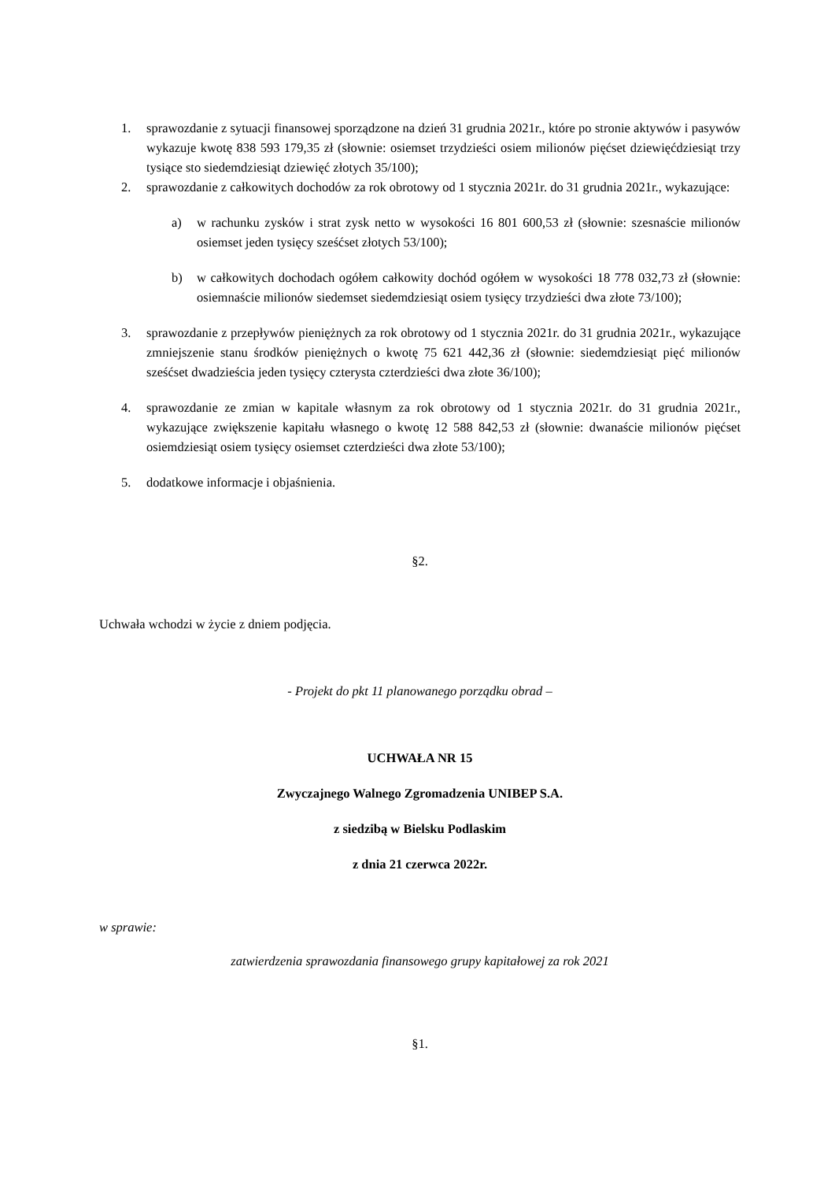1. sprawozdanie z sytuacji finansowej sporządzone na dzień 31 grudnia 2021r., które po stronie aktywów i pasywów wykazuje kwotę 838 593 179,35 zł (słownie: osiemset trzydzieści osiem milionów pięćset dziewięćdziesiąt trzy tysiące sto siedemdziesiąt dziewięć złotych 35/100);
2. sprawozdanie z całkowitych dochodów za rok obrotowy od 1 stycznia 2021r. do 31 grudnia 2021r., wykazujące:
a) w rachunku zysków i strat zysk netto w wysokości 16 801 600,53 zł (słownie: szesnaście milionów osiemset jeden tysięcy sześćset złotych 53/100);
b) w całkowitych dochodach ogółem całkowity dochód ogółem w wysokości 18 778 032,73 zł (słownie: osiemnaście milionów siedemset siedemdziesiąt osiem tysięcy trzydzieści dwa złote 73/100);
3. sprawozdanie z przepływów pieniężnych za rok obrotowy od 1 stycznia 2021r. do 31 grudnia 2021r., wykazujące zmniejszenie stanu środków pieniężnych o kwotę 75 621 442,36 zł (słownie: siedemdziesiąt pięć milionów sześćset dwadzieścia jeden tysięcy czterysta czterdzieści dwa złote 36/100);
4. sprawozdanie ze zmian w kapitale własnym za rok obrotowy od 1 stycznia 2021r. do 31 grudnia 2021r., wykazujące zwiększenie kapitału własnego o kwotę 12 588 842,53 zł (słownie: dwanaście milionów pięćset osiemdziesiąt osiem tysięcy osiemset czterdzieści dwa złote 53/100);
5. dodatkowe informacje i objaśnienia.
§2.
Uchwała wchodzi w życie z dniem podjęcia.
- Projekt do pkt 11 planowanego porządku obrad –
UCHWAŁA NR 15
Zwyczajnego Walnego Zgromadzenia UNIBEP S.A.
z siedzibą w Bielsku Podlaskim
z dnia 21 czerwca 2022r.
w sprawie:
zatwierdzenia sprawozdania finansowego grupy kapitałowej za rok 2021
§1.